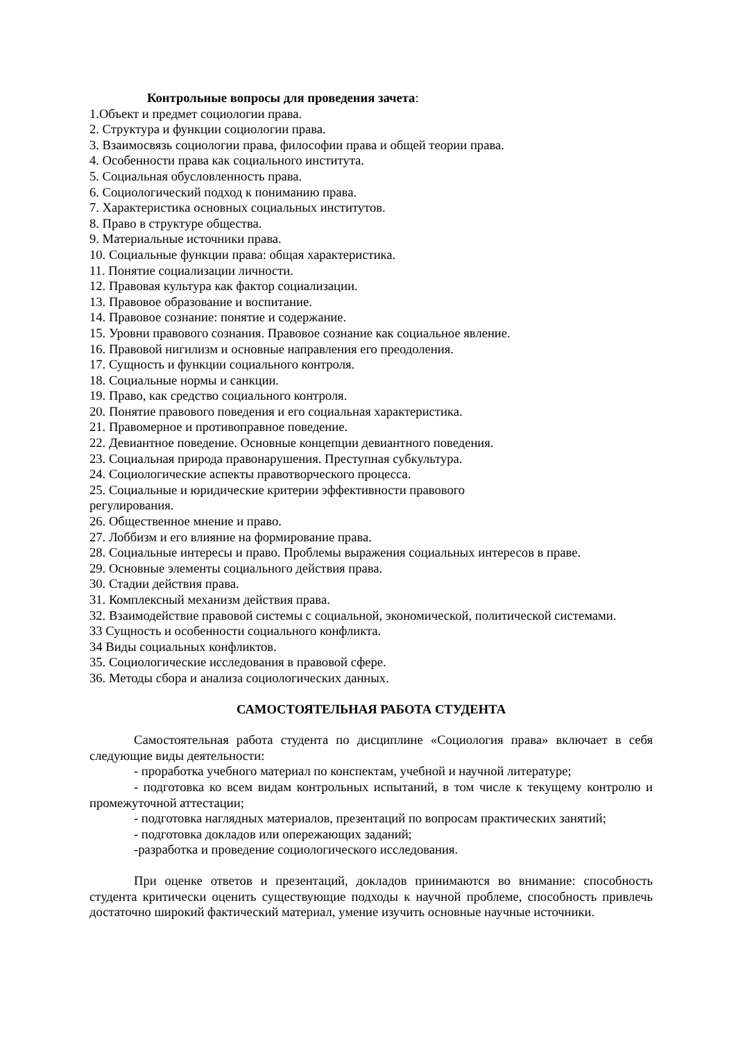Контрольные вопросы для проведения зачета:
1.Объект и предмет социологии права.
2. Структура и функции социологии права.
3. Взаимосвязь социологии права, философии права и общей теории права.
4. Особенности права как социального института.
5. Социальная обусловленность права.
6. Социологический подход к пониманию права.
7. Характеристика основных социальных институтов.
8. Право в структуре общества.
9. Материальные источники права.
10. Социальные функции права: общая характеристика.
11. Понятие социализации личности.
12. Правовая культура как фактор социализации.
13. Правовое образование и воспитание.
14. Правовое сознание: понятие и содержание.
15. Уровни правового сознания. Правовое сознание как социальное явление.
16. Правовой нигилизм и основные направления его преодоления.
17. Сущность и функции социального контроля.
18. Социальные нормы и санкции.
19. Право, как средство социального контроля.
20. Понятие правового поведения и его социальная характеристика.
21. Правомерное и противоправное поведение.
22. Девиантное поведение. Основные концепции девиантного поведения.
23. Социальная природа правонарушения. Преступная субкультура.
24. Социологические аспекты правотворческого процесса.
25. Социальные и юридические критерии эффективности правового
регулирования.
26. Общественное мнение и право.
27. Лоббизм и его влияние на формирование права.
28. Социальные интересы и право. Проблемы выражения социальных интересов в праве.
29. Основные элементы социального действия права.
30. Стадии действия права.
31. Комплексный механизм действия права.
32. Взаимодействие правовой системы с социальной, экономической, политической системами.
33 Сущность и особенности социального конфликта.
34 Виды социальных конфликтов.
35. Социологические исследования в правовой сфере.
36. Методы сбора и анализа социологических данных.
САМОСТОЯТЕЛЬНАЯ РАБОТА СТУДЕНТА
Самостоятельная работа студента по дисциплине «Социология права» включает в себя следующие виды деятельности:
- проработка учебного материал по конспектам, учебной и научной литературе;
- подготовка ко всем видам контрольных испытаний, в том числе к текущему контролю и промежуточной аттестации;
- подготовка наглядных материалов, презентаций по вопросам практических занятий;
- подготовка докладов или опережающих заданий;
-разработка и проведение социологического исследования.
При оценке ответов и презентаций, докладов принимаются во внимание: способность студента критически оценить существующие подходы к научной проблеме, способность привлечь достаточно широкий фактический материал, умение изучить основные научные источники.